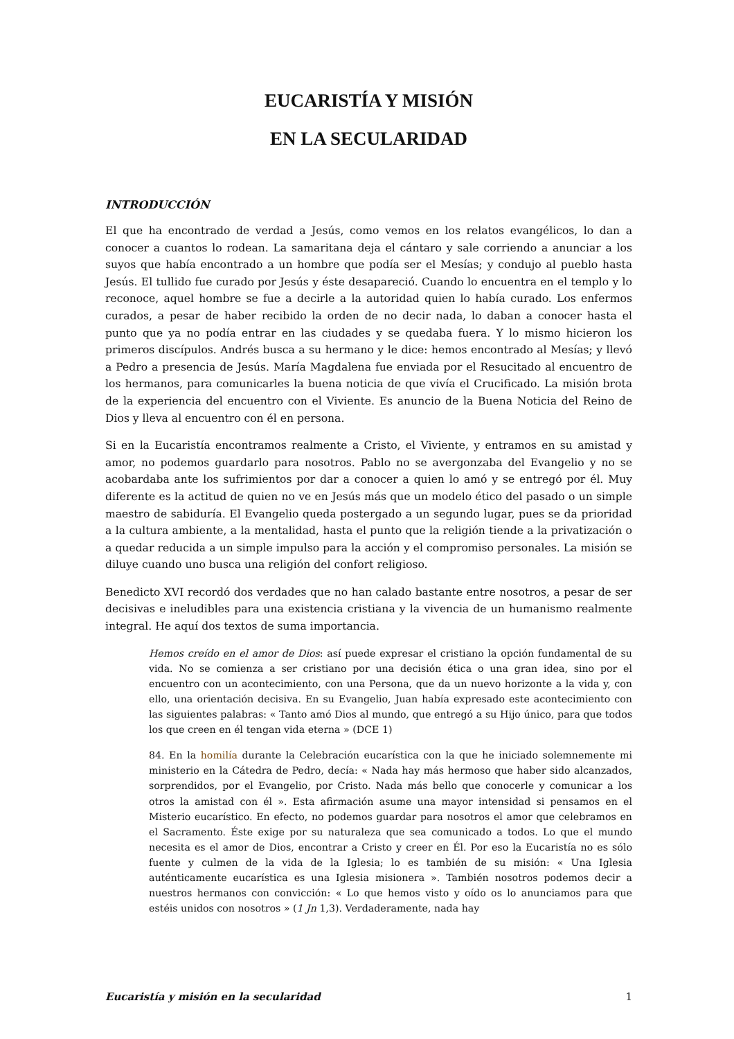EUCARISTÍA Y MISIÓN
EN LA SECULARIDAD
INTRODUCCIÓN
El que ha encontrado de verdad a Jesús, como vemos en los relatos evangélicos, lo dan a conocer a cuantos lo rodean. La samaritana deja el cántaro y sale corriendo a anunciar a los suyos que había encontrado a un hombre que podía ser el Mesías; y condujo al pueblo hasta Jesús. El tullido fue curado por Jesús y éste desapareció. Cuando lo encuentra en el templo y lo reconoce, aquel hombre se fue a decirle a la autoridad quien lo había curado. Los enfermos curados, a pesar de haber recibido la orden de no decir nada, lo daban a conocer hasta el punto que ya no podía entrar en las ciudades y se quedaba fuera. Y lo mismo hicieron los primeros discípulos. Andrés busca a su hermano y le dice: hemos encontrado al Mesías; y llevó a Pedro a presencia de Jesús. María Magdalena fue enviada por el Resucitado al encuentro de los hermanos, para comunicarles la buena noticia de que vivía el Crucificado. La misión brota de la experiencia del encuentro con el Viviente. Es anuncio de la Buena Noticia del Reino de Dios y lleva al encuentro con él en persona.
Si en la Eucaristía encontramos realmente a Cristo, el Viviente, y entramos en su amistad y amor, no podemos guardarlo para nosotros. Pablo no se avergonzaba del Evangelio y no se acobardaba ante los sufrimientos por dar a conocer a quien lo amó y se entregó por él. Muy diferente es la actitud de quien no ve en Jesús más que un modelo ético del pasado o un simple maestro de sabiduría. El Evangelio queda postergado a un segundo lugar, pues se da prioridad a la cultura ambiente, a la mentalidad, hasta el punto que la religión tiende a la privatización o a quedar reducida a un simple impulso para la acción y el compromiso personales. La misión se diluye cuando uno busca una religión del confort religioso.
Benedicto XVI recordó dos verdades que no han calado bastante entre nosotros, a pesar de ser decisivas e ineludibles para una existencia cristiana y la vivencia de un humanismo realmente integral. He aquí dos textos de suma importancia.
Hemos creído en el amor de Dios: así puede expresar el cristiano la opción fundamental de su vida. No se comienza a ser cristiano por una decisión ética o una gran idea, sino por el encuentro con un acontecimiento, con una Persona, que da un nuevo horizonte a la vida y, con ello, una orientación decisiva. En su Evangelio, Juan había expresado este acontecimiento con las siguientes palabras: « Tanto amó Dios al mundo, que entregó a su Hijo único, para que todos los que creen en él tengan vida eterna » (DCE 1)
84. En la homilía durante la Celebración eucarística con la que he iniciado solemnemente mi ministerio en la Cátedra de Pedro, decía: « Nada hay más hermoso que haber sido alcanzados, sorprendidos, por el Evangelio, por Cristo. Nada más bello que conocerle y comunicar a los otros la amistad con él ». Esta afirmación asume una mayor intensidad si pensamos en el Misterio eucarístico. En efecto, no podemos guardar para nosotros el amor que celebramos en el Sacramento. Éste exige por su naturaleza que sea comunicado a todos. Lo que el mundo necesita es el amor de Dios, encontrar a Cristo y creer en Él. Por eso la Eucaristía no es sólo fuente y culmen de la vida de la Iglesia; lo es también de su misión: « Una Iglesia auténticamente eucarística es una Iglesia misionera ». También nosotros podemos decir a nuestros hermanos con convicción: « Lo que hemos visto y oído os lo anunciamos para que estéis unidos con nosotros » (1 Jn 1,3). Verdaderamente, nada hay
Eucaristía y misión en la secularidad 1